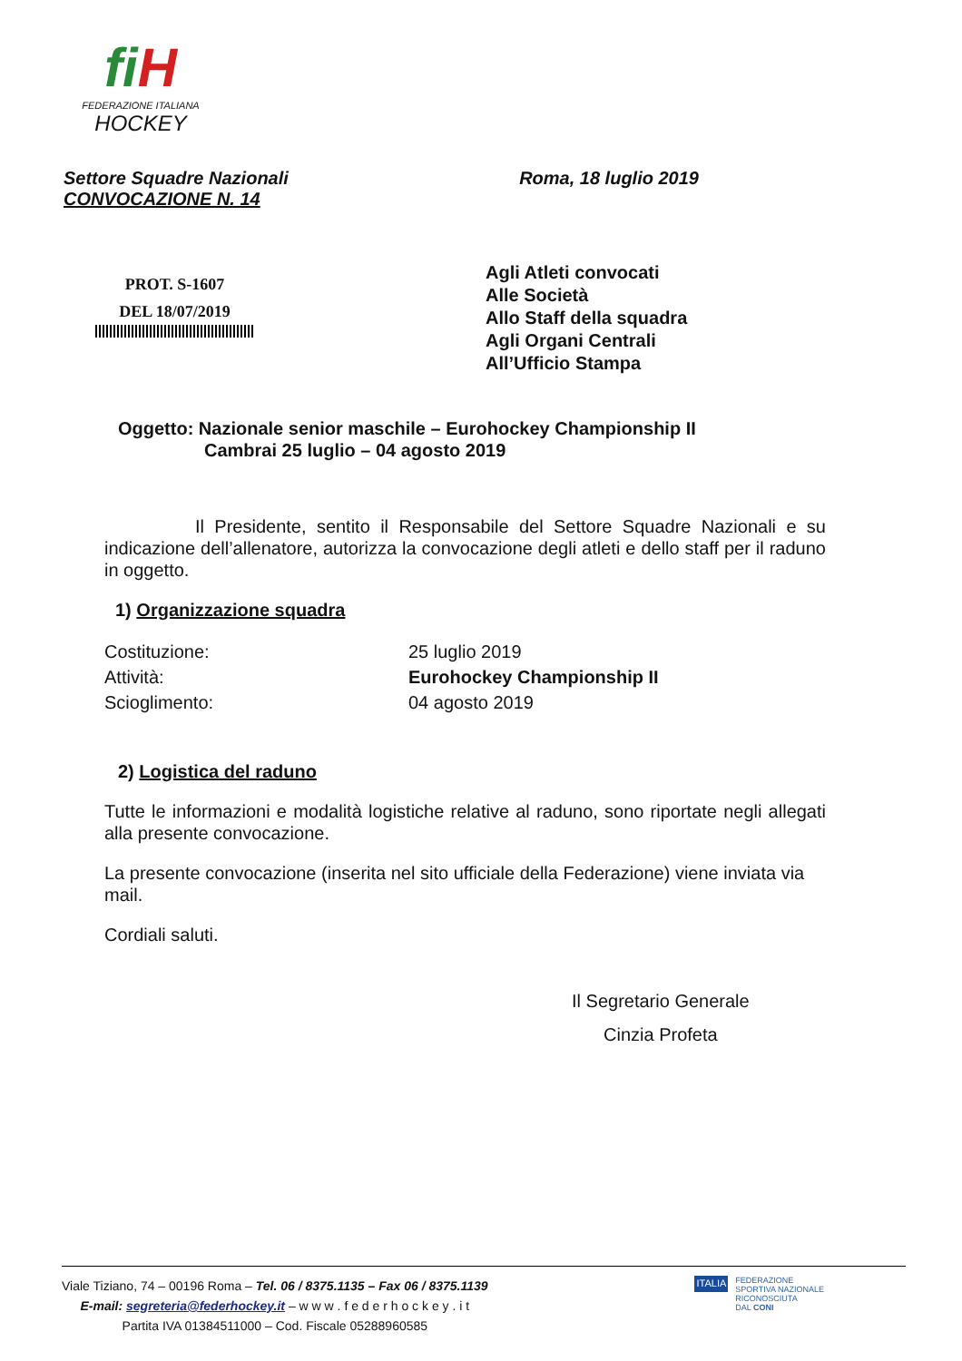fi H
FEDERAZIONE ITALIANA
HOCKEY
Settore Squadre Nazionali
CONVOCAZIONE N. 14
Roma, 18 luglio 2019
PROT. S-1607
DEL 18/07/2019
Agli Atleti convocati
Alle Società
Allo Staff della squadra
Agli Organi Centrali
All’Ufficio Stampa
Oggetto: Nazionale senior maschile – Eurohockey Championship II
Cambrai 25 luglio – 04 agosto 2019
Il Presidente, sentito il Responsabile del Settore Squadre Nazionali e su indicazione dell’allenatore, autorizza la convocazione degli atleti e dello staff per il raduno in oggetto.
1) Organizzazione squadra
| Costituzione: | 25 luglio 2019 |
| Attività: | Eurohockey Championship II |
| Scioglimento: | 04 agosto 2019 |
2) Logistica del raduno
Tutte le informazioni e modalità logistiche relative al raduno, sono riportate negli allegati alla presente convocazione.
La presente convocazione (inserita nel sito ufficiale della Federazione) viene inviata via mail.
Cordiali saluti.
Il Segretario Generale
Cinzia Profeta
Viale Tiziano, 74 – 00196 Roma – Tel. 06 / 8375.1135 – Fax 06 / 8375.1139
E-mail: segreteria@federhockey.it – w w w . f e d e r h o c k e y . i t
Partita IVA 01384511000 – Cod. Fiscale 05288960585
ITALIA
FEDERAZIONE
SPORTIVA NAZIONALE
RICONOSCIUTA
DAL CONI